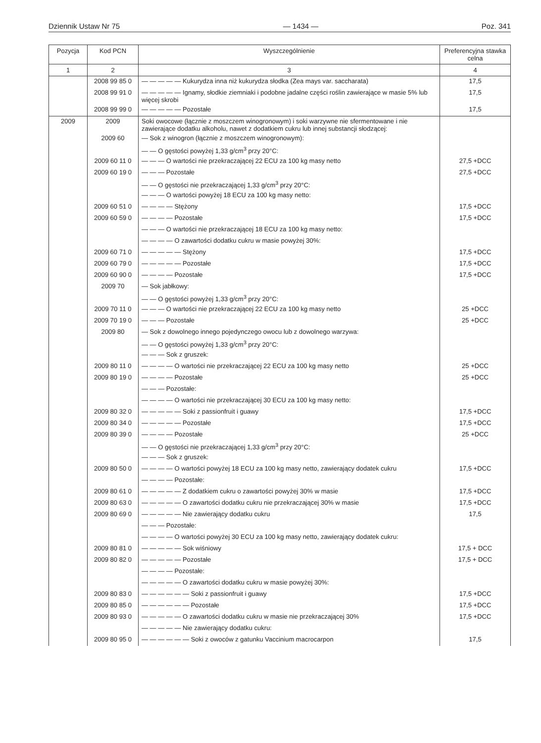Dziennik Ustaw Nr 75 — 1434 — Poz. 341
| Pozycja | Kod PCN | Wyszczególnienie | Preferencyjna stawka celna |
| --- | --- | --- | --- |
| 1 | 2 | 3 | 4 |
| | 2008 99 85 0 | — — — — — Kukurydza inna niż kukurydza słodka (Zea mays var. saccharata) | 17,5 |
| | 2008 99 91 0 | — — — — — Ignamy, słodkie ziemniaki i podobne jadalne części roślin zawierające w masie 5% lub więcej skrobi | 17,5 |
| | 2008 99 99 0 | — — — — — Pozostałe | 17,5 |
| 2009 | 2009 | Soki owocowe (łącznie z moszczem winogronowym) i soki warzywne nie sfermentowane i nie zawierające dodatku alkoholu, nawet z dodatkiem cukru lub innej substancji słodzącej: | |
| | 2009 60 | — Sok z winogron (łącznie z moszczem winogronowym): | |
| | | — — O gęstości powyżej 1,33 g/cm<sup>3</sup> przy 20°C: | |
| | 2009 60 11 0 | — — — O wartości nie przekraczającej 22 ECU za 100 kg masy netto | 27,5 +DCC |
| | 2009 60 19 0 | — — — Pozostałe | 27,5 +DCC |
| | | — — O gęstości nie przekraczającej 1,33 g/cm<sup>3</sup> przy 20°C: | |
| | | — — — O wartości powyżej 18 ECU za 100 kg masy netto: | |
| | 2009 60 51 0 | — — — — Stężony | 17,5 +DCC |
| | 2009 60 59 0 | — — — — Pozostałe | 17,5 +DCC |
| | | — — — O wartości nie przekraczającej 18 ECU za 100 kg masy netto: | |
| | | — — — — O zawartości dodatku cukru w masie powyżej 30%: | |
| | 2009 60 71 0 | — — — — — Stężony | 17,5 +DCC |
| | 2009 60 79 0 | — — — — — Pozostałe | 17,5 +DCC |
| | 2009 60 90 0 | — — — — Pozostałe | 17,5 +DCC |
| | 2009 70 | — Sok jabłkowy: | |
| | | — — O gęstości powyżej 1,33 g/cm<sup>3</sup> przy 20°C: | |
| | 2009 70 11 0 | — — — O wartości nie przekraczającej 22 ECU za 100 kg masy netto | 25 +DCC |
| | 2009 70 19 0 | — — — Pozostałe | 25 +DCC |
| | 2009 80 | — Sok z dowolnego innego pojedynczego owocu lub z dowolnego warzywa: | |
| | | — — O gęstości powyżej 1,33 g/cm<sup>3</sup> przy 20°C: | |
| | | — — — Sok z gruszek: | |
| | 2009 80 11 0 | — — — — O wartości nie przekraczającej 22 ECU za 100 kg masy netto | 25 +DCC |
| | 2009 80 19 0 | — — — — Pozostałe | 25 +DCC |
| | | — — — Pozostałe: | |
| | | — — — — O wartości nie przekraczającej 30 ECU za 100 kg masy netto: | |
| | 2009 80 32 0 | — — — — — Soki z passionfruit i guawy | 17,5 +DCC |
| | 2009 80 34 0 | — — — — — Pozostałe | 17,5 +DCC |
| | 2009 80 39 0 | — — — — Pozostałe | 25 +DCC |
| | | — — O gęstości nie przekraczającej 1,33 g/cm<sup>3</sup> przy 20°C: | |
| | | — — — Sok z gruszek: | |
| | 2009 80 50 0 | — — — — O wartości powyżej 18 ECU za 100 kg masy netto, zawierający dodatek cukru | 17,5 +DCC |
| | | — — — — Pozostałe: | |
| | 2009 80 61 0 | — — — — — Z dodatkiem cukru o zawartości powyżej 30% w masie | 17,5 +DCC |
| | 2009 80 63 0 | — — — — — O zawartości dodatku cukru nie przekraczającej 30% w masie | 17,5 +DCC |
| | 2009 80 69 0 | — — — — — Nie zawierający dodatku cukru | 17,5 |
| | | — — — Pozostałe: | |
| | | — — — — O wartości powyżej 30 ECU za 100 kg masy netto, zawierający dodatek cukru: | |
| | 2009 80 81 0 | — — — — — Sok wiśniowy | 17,5 + DCC |
| | 2009 80 82 0 | — — — — — Pozostałe | 17,5 + DCC |
| | | — — — — Pozostałe: | |
| | | — — — — — O zawartości dodatku cukru w masie powyżej 30%: | |
| | 2009 80 83 0 | — — — — — — Soki z passionfruit i guawy | 17,5 +DCC |
| | 2009 80 85 0 | — — — — — — Pozostałe | 17,5 +DCC |
| | 2009 80 93 0 | — — — — — O zawartości dodatku cukru w masie nie przekraczającej 30% | 17,5 +DCC |
| | | — — — — — Nie zawierający dodatku cukru: | |
| | 2009 80 95 0 | — — — — — — Soki z owoców z gatunku Vaccinium macrocarpon | 17,5 |